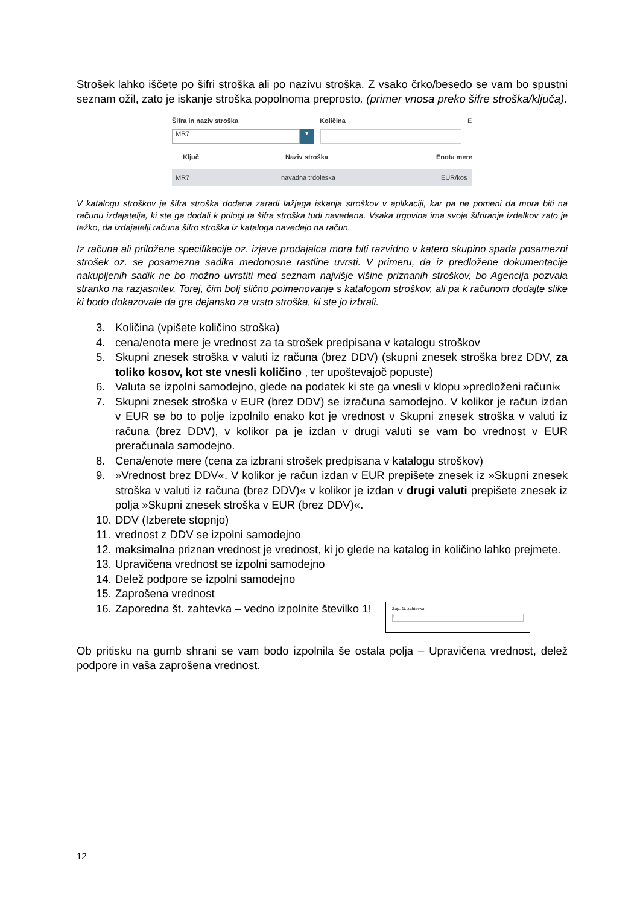Strošek lahko iščete po šifri stroška ali po nazivu stroška. Z vsako črko/besedo se vam bo spustni seznam ožil, zato je iskanje stroška popolnoma preprosto, (primer vnosa preko šifre stroška/ključa).
Šifra in naziv stroška Količina E
MR7
▾
Ključ Naziv stroška Enota mere
MR7 navadna trdoleska EUR/kos
V katalogu stroškov je šifra stroška dodana zaradi lažjega iskanja stroškov v aplikaciji, kar pa ne pomeni da mora biti na računu izdajatelja, ki ste ga dodali k prilogi ta šifra stroška tudi navedena. Vsaka trgovina ima svoje šifriranje izdelkov zato je težko, da izdajatelji računa šifro stroška iz kataloga navedejo na račun.
Iz računa ali priložene specifikacije oz. izjave prodajalca mora biti razvidno v katero skupino spada posamezni strošek oz. se posamezna sadika medonosne rastline uvrsti. V primeru, da iz predložene dokumentacije nakupljenih sadik ne bo možno uvrstiti med seznam najvišje višine priznanih stroškov, bo Agencija pozvala stranko na razjasnitev. Torej, čim bolj slično poimenovanje s katalogom stroškov, ali pa k računom dodajte slike ki bodo dokazovale da gre dejansko za vrsto stroška, ki ste jo izbrali.
3. Količina (vpišete količino stroška)
4. cena/enota mere je vrednost za ta strošek predpisana v katalogu stroškov
5. Skupni znesek stroška v valuti iz računa (brez DDV) (skupni znesek stroška brez DDV, za toliko kosov, kot ste vnesli količino , ter upoštevajoč popuste)
6. Valuta se izpolni samodejno, glede na podatek ki ste ga vnesli v klopu »predloženi računi«
7. Skupni znesek stroška v EUR (brez DDV) se izračuna samodejno. V kolikor je račun izdan v EUR se bo to polje izpolnilo enako kot je vrednost v Skupni znesek stroška v valuti iz računa (brez DDV), v kolikor pa je izdan v drugi valuti se vam bo vrednost v EUR preračunala samodejno.
8. Cena/enote mere (cena za izbrani strošek predpisana v katalogu stroškov)
9. »Vrednost brez DDV«. V kolikor je račun izdan v EUR prepišete znesek iz »Skupni znesek stroška v valuti iz računa (brez DDV)« v kolikor je izdan v drugi valuti prepišete znesek iz polja »Skupni znesek stroška v EUR (brez DDV)«.
10. DDV (Izberete stopnjo)
11. vrednost z DDV se izpolni samodejno
12. maksimalna priznan vrednost je vrednost, ki jo glede na katalog in količino lahko prejmete.
13. Upravičena vrednost se izpolni samodejno
14. Delež podpore se izpolni samodejno
15. Zaprošena vrednost
16. Zaporedna št. zahtevka – vedno izpolnite številko 1! Zap. št. zahtevka 1
Ob pritisku na gumb shrani se vam bodo izpolnila še ostala polja – Upravičena vrednost, delež podpore in vaša zaprošena vrednost.
12